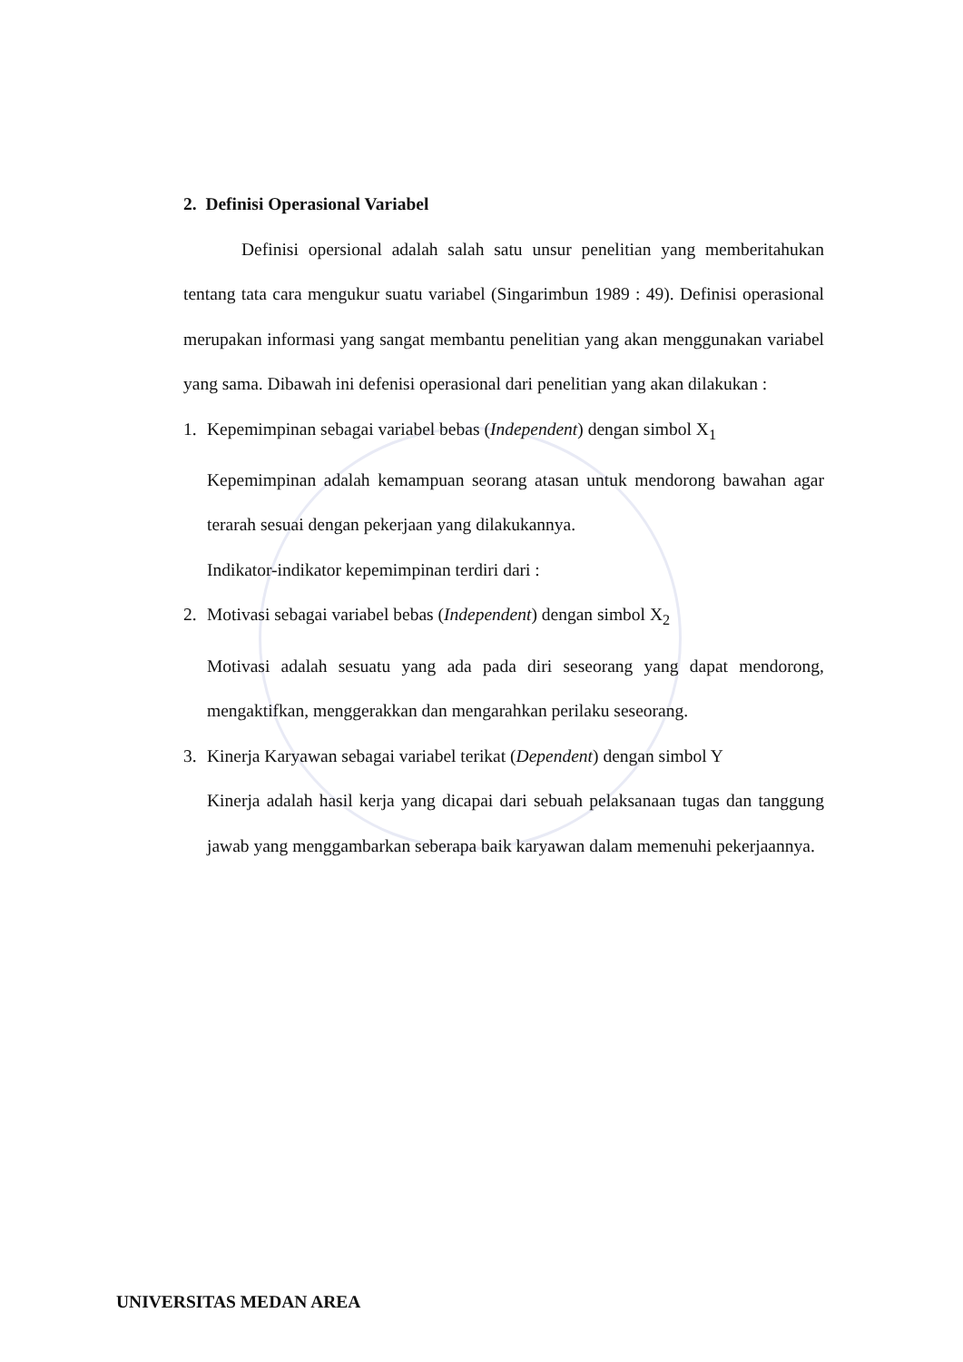2. Definisi Operasional Variabel
Definisi opersional adalah salah satu unsur penelitian yang memberitahukan tentang tata cara mengukur suatu variabel (Singarimbun 1989 : 49). Definisi operasional merupakan informasi yang sangat membantu penelitian yang akan menggunakan variabel yang sama. Dibawah ini defenisi operasional dari penelitian yang akan dilakukan :
1. Kepemimpinan sebagai variabel bebas (Independent) dengan simbol X<sub>1</sub>
Kepemimpinan adalah kemampuan seorang atasan untuk mendorong bawahan agar terarah sesuai dengan pekerjaan yang dilakukannya.
Indikator-indikator kepemimpinan terdiri dari :
2. Motivasi sebagai variabel bebas (Independent) dengan simbol X<sub>2</sub>
Motivasi adalah sesuatu yang ada pada diri seseorang yang dapat mendorong, mengaktifkan, menggerakkan dan mengarahkan perilaku seseorang.
3. Kinerja Karyawan sebagai variabel terikat (Dependent) dengan simbol Y
Kinerja adalah hasil kerja yang dicapai dari sebuah pelaksanaan tugas dan tanggung jawab yang menggambarkan seberapa baik karyawan dalam memenuhi pekerjaannya.
UNIVERSITAS MEDAN AREA